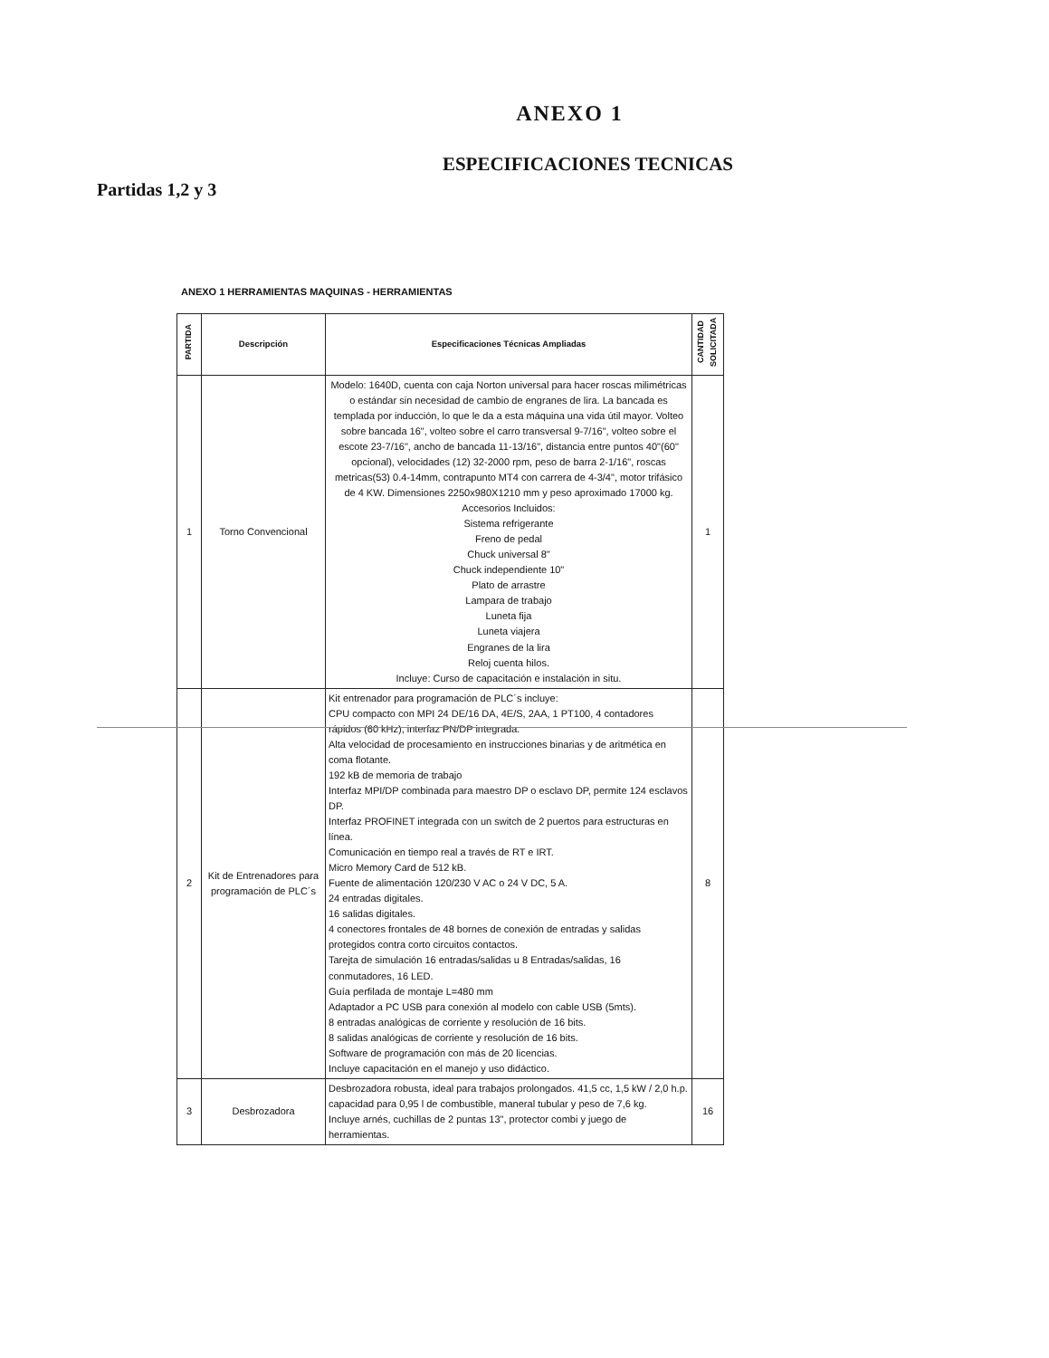ANEXO 1
ESPECIFICACIONES TECNICAS
Partidas 1,2 y 3
ANEXO 1 HERRAMIENTAS MAQUINAS - HERRAMIENTAS
| PARTIDA | Descripción | Especificaciones Técnicas Ampliadas | CANTIDAD SOLICITADA |
| --- | --- | --- | --- |
| 1 | Torno Convencional | Modelo: 1640D, cuenta con caja Norton universal para hacer roscas milimétricas o estándar sin necesidad de cambio de engranes de lira. La bancada es templada por inducción, lo que le da a esta máquina una vida útil mayor. Volteo sobre bancada 16", volteo sobre el carro transversal 9-7/16", volteo sobre el escote 23-7/16", ancho de bancada 11-13/16", distancia entre puntos 40"(60" opcional), velocidades (12) 32-2000 rpm, peso de barra 2-1/16", roscas metricas(53) 0.4-14mm, contrapunto MT4 con carrera de 4-3/4", motor trifásico de 4 KW. Dimensiones 2250x980X1210 mm y peso aproximado 17000 kg. Accesorios Incluidos: Sistema refrigerante Freno de pedal Chuck universal 8" Chuck independiente 10" Plato de arrastre Lampara de trabajo Luneta fija Luneta viajera Engranes de la lira Reloj cuenta hilos. Incluye: Curso de capacitación e instalación in situ. | 1 |
| 2 | Kit de Entrenadores para programación de PLC´s | Kit entrenador para programación de PLC´s incluye: CPU compacto con MPI 24 DE/16 DA, 4E/S, 2AA, 1 PT100, 4 contadores rápidos (60 kHz), interfaz PN/DP integrada. Alta velocidad de procesamiento en instrucciones binarias y de aritmética en coma flotante. 192 kB de memoria de trabajo Interfaz MPI/DP combinada para maestro DP o esclavo DP, permite 124 esclavos DP. Interfaz PROFINET integrada con un switch de 2 puertos para estructuras en línea. Comunicación en tiempo real a través de RT e IRT. Micro Memory Card de 512 kB. Fuente de alimentación 120/230 V AC o 24 V DC, 5 A. 24 entradas digitales. 16 salidas digitales. 4 conectores frontales de 48 bornes de conexión de entradas y salidas protegidos contra corto circuitos contactos. Tarejta de simulación 16 entradas/salidas u 8 Entradas/salidas, 16 conmutadores, 16 LED. Guía perfilada de montaje L=480 mm Adaptador a PC USB para conexión al modelo con cable USB (5mts). 8 entradas analógicas de corriente y resolución de 16 bits. 8 salidas analógicas de corriente y resolución de 16 bits. Software de programación con más de 20 licencias. Incluye capacitación en el manejo y uso didáctico. | 8 |
| 3 | Desbrozadora | Desbrozadora robusta, ideal para trabajos prolongados. 41,5 cc, 1,5 kW / 2,0 h.p. capacidad para 0,95 l de combustible, maneral tubular y peso de 7,6 kg. Incluye arnés, cuchillas de 2 puntas 13", protector combi y juego de herramientas. | 16 |